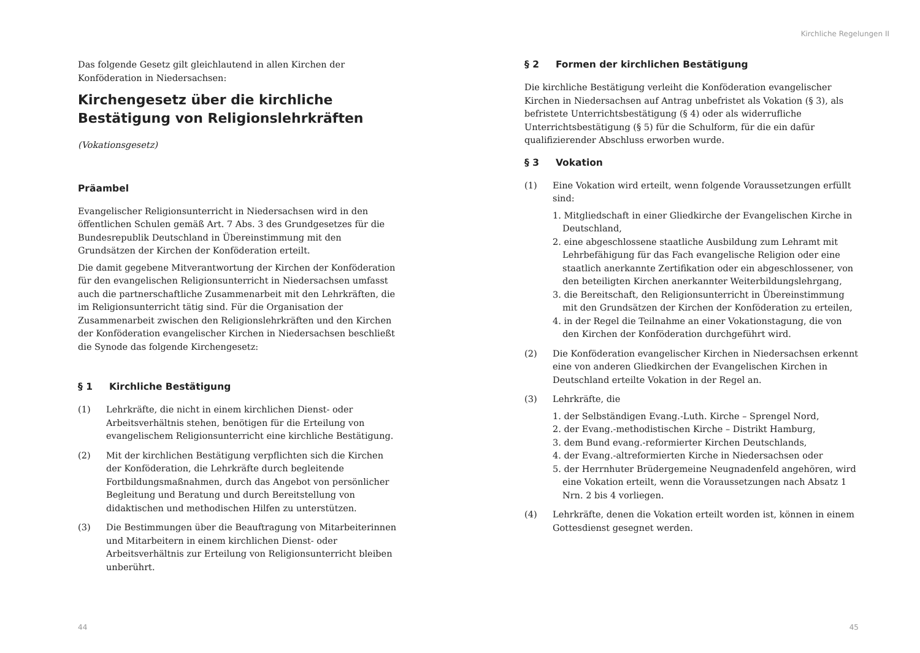Das folgende Gesetz gilt gleichlautend in allen Kirchen der Konföderation in Niedersachsen:
Kirchengesetz über die kirchliche Bestätigung von Religionslehrkräften
(Vokationsgesetz)
Präambel
Evangelischer Religionsunterricht in Niedersachsen wird in den öffentlichen Schulen gemäß Art. 7 Abs. 3 des Grundgesetzes für die Bundesrepublik Deutschland in Übereinstimmung mit den Grundsätzen der Kirchen der Konföderation erteilt.
Die damit gegebene Mitverantwortung der Kirchen der Konföderation für den evangelischen Religionsunterricht in Niedersachsen umfasst auch die partnerschaftliche Zusammenarbeit mit den Lehrkräften, die im Religionsunterricht tätig sind. Für die Organisation der Zusammenarbeit zwischen den Religionslehrkräften und den Kirchen der Konföderation evangelischer Kirchen in Niedersachsen beschließt die Synode das folgende Kirchengesetz:
§ 1 Kirchliche Bestätigung
(1) Lehrkräfte, die nicht in einem kirchlichen Dienst- oder Arbeitsverhältnis stehen, benötigen für die Erteilung von evangelischem Religionsunterricht eine kirchliche Bestätigung.
(2) Mit der kirchlichen Bestätigung verpflichten sich die Kirchen der Konföderation, die Lehrkräfte durch begleitende Fortbildungsmaßnahmen, durch das Angebot von persönlicher Begleitung und Beratung und durch Bereitstellung von didaktischen und methodischen Hilfen zu unterstützen.
(3) Die Bestimmungen über die Beauftragung von Mitarbeiterinnen und Mitarbeitern in einem kirchlichen Dienst- oder Arbeitsverhältnis zur Erteilung von Religionsunterricht bleiben unberührt.
44
Kirchliche Regelungen II
§ 2 Formen der kirchlichen Bestätigung
Die kirchliche Bestätigung verleiht die Konföderation evangelischer Kirchen in Niedersachsen auf Antrag unbefristet als Vokation (§ 3), als befristete Unterrichtsbestätigung (§ 4) oder als widerrufliche Unterrichtsbestätigung (§ 5) für die Schulform, für die ein dafür qualifizierender Abschluss erworben wurde.
§ 3 Vokation
(1) Eine Vokation wird erteilt, wenn folgende Voraussetzungen erfüllt sind:
1. Mitgliedschaft in einer Gliedkirche der Evangelischen Kirche in Deutschland,
2. eine abgeschlossene staatliche Ausbildung zum Lehramt mit Lehrbefähigung für das Fach evangelische Religion oder eine staatlich anerkannte Zertifikation oder ein abgeschlossener, von den beteiligten Kirchen anerkannter Weiterbildungslehrgang,
3. die Bereitschaft, den Religionsunterricht in Übereinstimmung mit den Grundsätzen der Kirchen der Konföderation zu erteilen,
4. in der Regel die Teilnahme an einer Vokationstagung, die von den Kirchen der Konföderation durchgeführt wird.
(2) Die Konföderation evangelischer Kirchen in Niedersachsen erkennt eine von anderen Gliedkirchen der Evangelischen Kirchen in Deutschland erteilte Vokation in der Regel an.
(3) Lehrkräfte, die
1. der Selbständigen Evang.-Luth. Kirche – Sprengel Nord,
2. der Evang.-methodistischen Kirche – Distrikt Hamburg,
3. dem Bund evang.-reformierter Kirchen Deutschlands,
4. der Evang.-altreformierten Kirche in Niedersachsen oder
5. der Herrnhuter Brüdergemeine Neugnadenfeld angehören, wird eine Vokation erteilt, wenn die Voraussetzungen nach Absatz 1 Nrn. 2 bis 4 vorliegen.
(4) Lehrkräfte, denen die Vokation erteilt worden ist, können in einem Gottesdienst gesegnet werden.
45